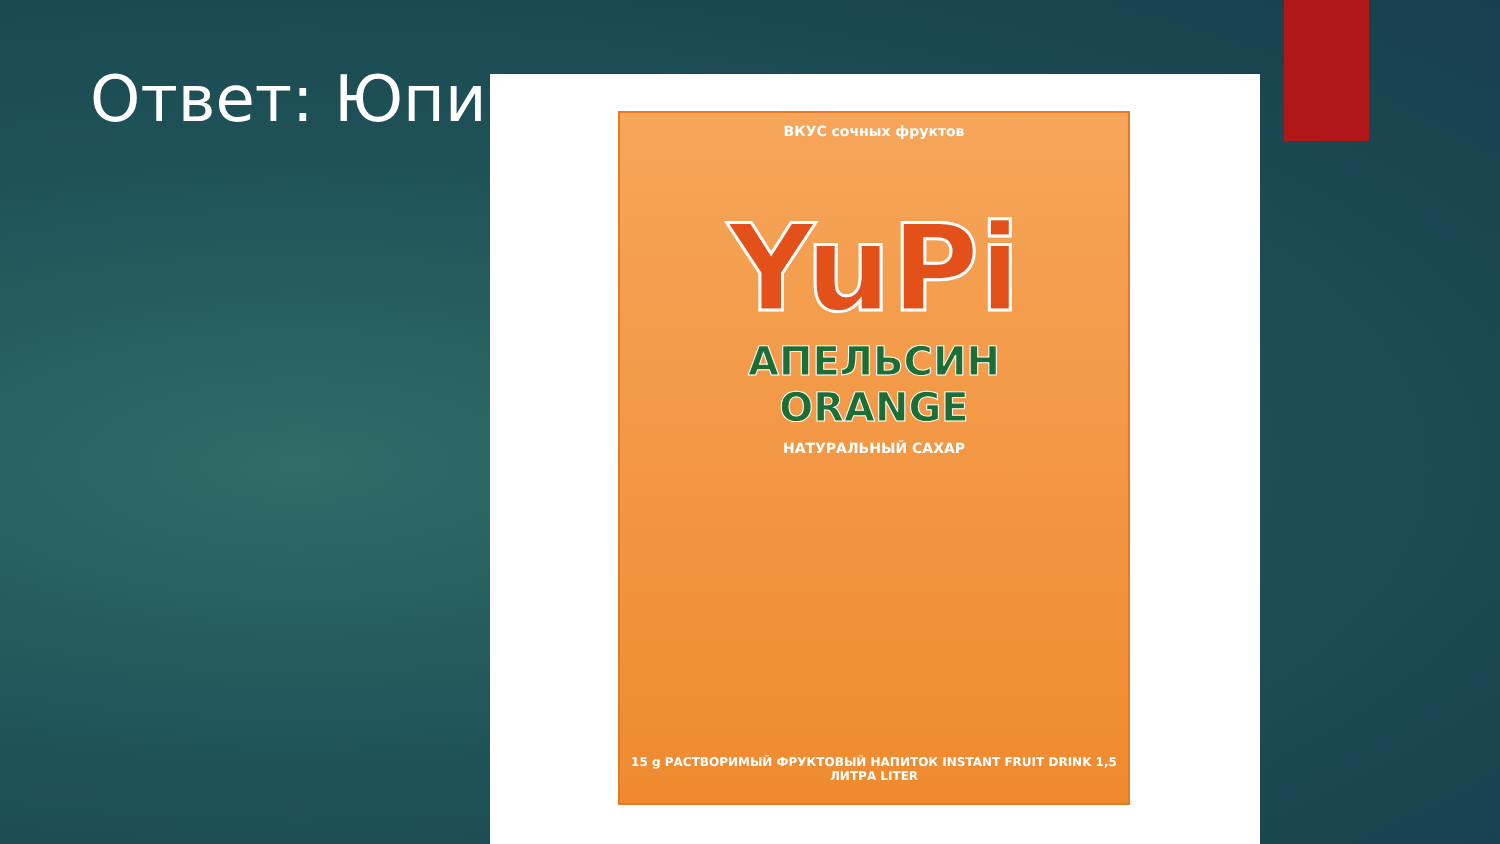Ответ: Юпи
ВКУС сочных фруктов
YuPi
АПЕЛЬСИН
ORANGE
НАТУРАЛЬНЫЙ САХАР
15 g РАСТВОРИМЫЙ ФРУКТОВЫЙ НАПИТОК INSTANT FRUIT DRINK 1,5 ЛИТРА LITER